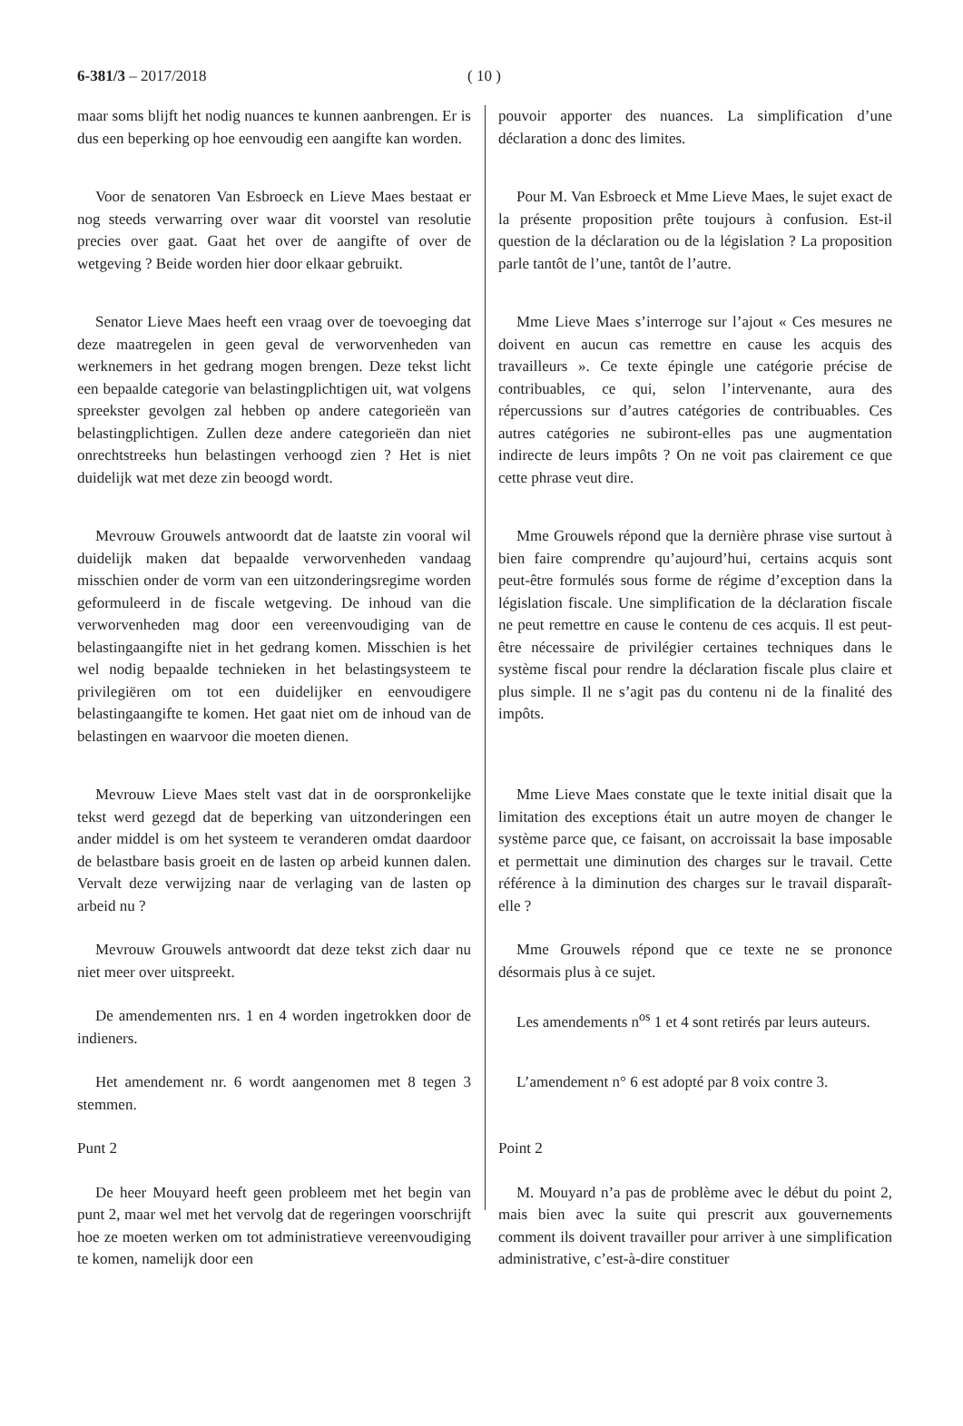6-381/3 – 2017/2018 ( 10 )
maar soms blijft het nodig nuances te kunnen aanbrengen. Er is dus een beperking op hoe eenvoudig een aangifte kan worden.
pouvoir apporter des nuances. La simplification d’une déclaration a donc des limites.
Voor de senatoren Van Esbroeck en Lieve Maes bestaat er nog steeds verwarring over waar dit voorstel van resolutie precies over gaat. Gaat het over de aangifte of over de wetgeving ? Beide worden hier door elkaar gebruikt.
Pour M. Van Esbroeck et Mme Lieve Maes, le sujet exact de la présente proposition prête toujours à confusion. Est-il question de la déclaration ou de la législation ? La proposition parle tantôt de l’une, tantôt de l’autre.
Senator Lieve Maes heeft een vraag over de toevoeging dat deze maatregelen in geen geval de verworvenheden van werknemers in het gedrang mogen brengen. Deze tekst licht een bepaalde categorie van belastingplichtigen uit, wat volgens spreekster gevolgen zal hebben op andere categorieën van belastingplichtigen. Zullen deze andere categorieën dan niet onrechtstreeks hun belastingen verhoogd zien ? Het is niet duidelijk wat met deze zin beoogd wordt.
Mme Lieve Maes s’interroge sur l’ajout « Ces mesures ne doivent en aucun cas remettre en cause les acquis des travailleurs ». Ce texte épingle une catégorie précise de contribuables, ce qui, selon l’intervenante, aura des répercussions sur d’autres catégories de contribuables. Ces autres catégories ne subiront-elles pas une augmentation indirecte de leurs impôts ? On ne voit pas clairement ce que cette phrase veut dire.
Mevrouw Grouwels antwoordt dat de laatste zin vooral wil duidelijk maken dat bepaalde verworvenheden vandaag misschien onder de vorm van een uitzonderingsregime worden geformuleerd in de fiscale wetgeving. De inhoud van die verworvenheden mag door een vereenvoudiging van de belastingaangifte niet in het gedrang komen. Misschien is het wel nodig bepaalde technieken in het belastingsysteem te privilegiëren om tot een duidelijker en eenvoudigere belastingaangifte te komen. Het gaat niet om de inhoud van de belastingen en waarvoor die moeten dienen.
Mme Grouwels répond que la dernière phrase vise surtout à bien faire comprendre qu’aujourd’hui, certains acquis sont peut-être formulés sous forme de régime d’exception dans la législation fiscale. Une simplification de la déclaration fiscale ne peut remettre en cause le contenu de ces acquis. Il est peut-être nécessaire de privilégier certaines techniques dans le système fiscal pour rendre la déclaration fiscale plus claire et plus simple. Il ne s’agit pas du contenu ni de la finalité des impôts.
Mevrouw Lieve Maes stelt vast dat in de oorspronkelijke tekst werd gezegd dat de beperking van uitzonderingen een ander middel is om het systeem te veranderen omdat daardoor de belastbare basis groeit en de lasten op arbeid kunnen dalen. Vervalt deze verwijzing naar de verlaging van de lasten op arbeid nu ?
Mme Lieve Maes constate que le texte initial disait que la limitation des exceptions était un autre moyen de changer le système parce que, ce faisant, on accroissait la base imposable et permettait une diminution des charges sur le travail. Cette référence à la diminution des charges sur le travail disparaît-elle ?
Mevrouw Grouwels antwoordt dat deze tekst zich daar nu niet meer over uitspreekt.
Mme Grouwels répond que ce texte ne se prononce désormais plus à ce sujet.
De amendementen nrs. 1 en 4 worden ingetrokken door de indieners.
Les amendements n<sup>os</sup> 1 et 4 sont retirés par leurs auteurs.
Het amendement nr. 6 wordt aangenomen met 8 tegen 3 stemmen.
L’amendement n° 6 est adopté par 8 voix contre 3.
Punt 2
Point 2
De heer Mouyard heeft geen probleem met het begin van punt 2, maar wel met het vervolg dat de regeringen voorschrijft hoe ze moeten werken om tot administratieve vereenvoudiging te komen, namelijk door een
M. Mouyard n’a pas de problème avec le début du point 2, mais bien avec la suite qui prescrit aux gouvernements comment ils doivent travailler pour arriver à une simplification administrative, c’est-à-dire constituer